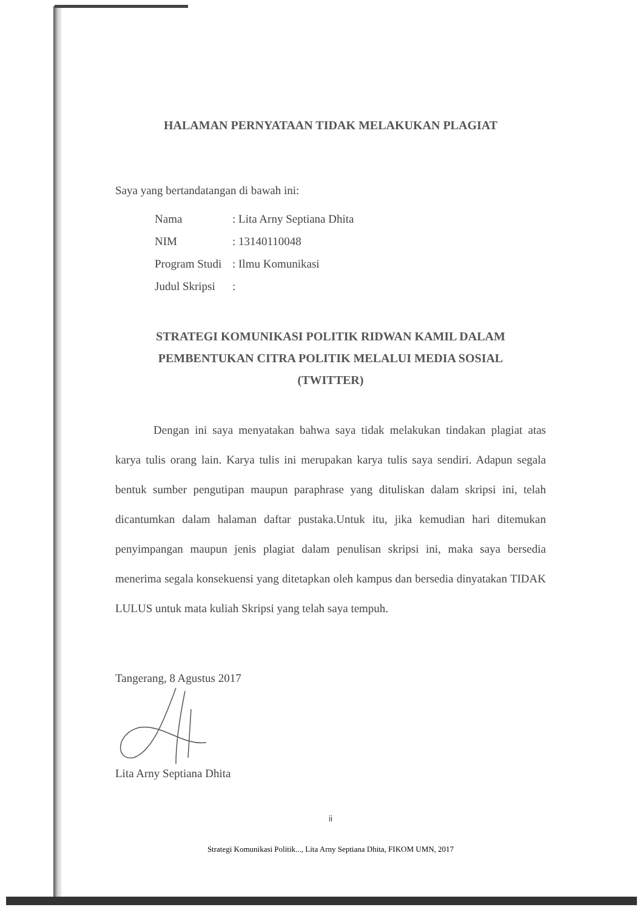HALAMAN PERNYATAAN TIDAK MELAKUKAN PLAGIAT
Saya yang bertandatangan di bawah ini:
| Nama | : Lita Arny Septiana Dhita |
| NIM | : 13140110048 |
| Program Studi | : Ilmu Komunikasi |
| Judul Skripsi | : |
STRATEGI KOMUNIKASI POLITIK RIDWAN KAMIL DALAM
PEMBENTUKAN CITRA POLITIK MELALUI MEDIA SOSIAL
(TWITTER)
Dengan ini saya menyatakan bahwa saya tidak melakukan tindakan plagiat atas karya tulis orang lain. Karya tulis ini merupakan karya tulis saya sendiri. Adapun segala bentuk sumber pengutipan maupun paraphrase yang dituliskan dalam skripsi ini, telah dicantumkan dalam halaman daftar pustaka.Untuk itu, jika kemudian hari ditemukan penyimpangan maupun jenis plagiat dalam penulisan skripsi ini, maka saya bersedia menerima segala konsekuensi yang ditetapkan oleh kampus dan bersedia dinyatakan TIDAK LULUS untuk mata kuliah Skripsi yang telah saya tempuh.
Tangerang, 8 Agustus 2017
Lita Arny Septiana Dhita
ii
Strategi Komunikasi Politik..., Lita Arny Septiana Dhita, FIKOM UMN, 2017